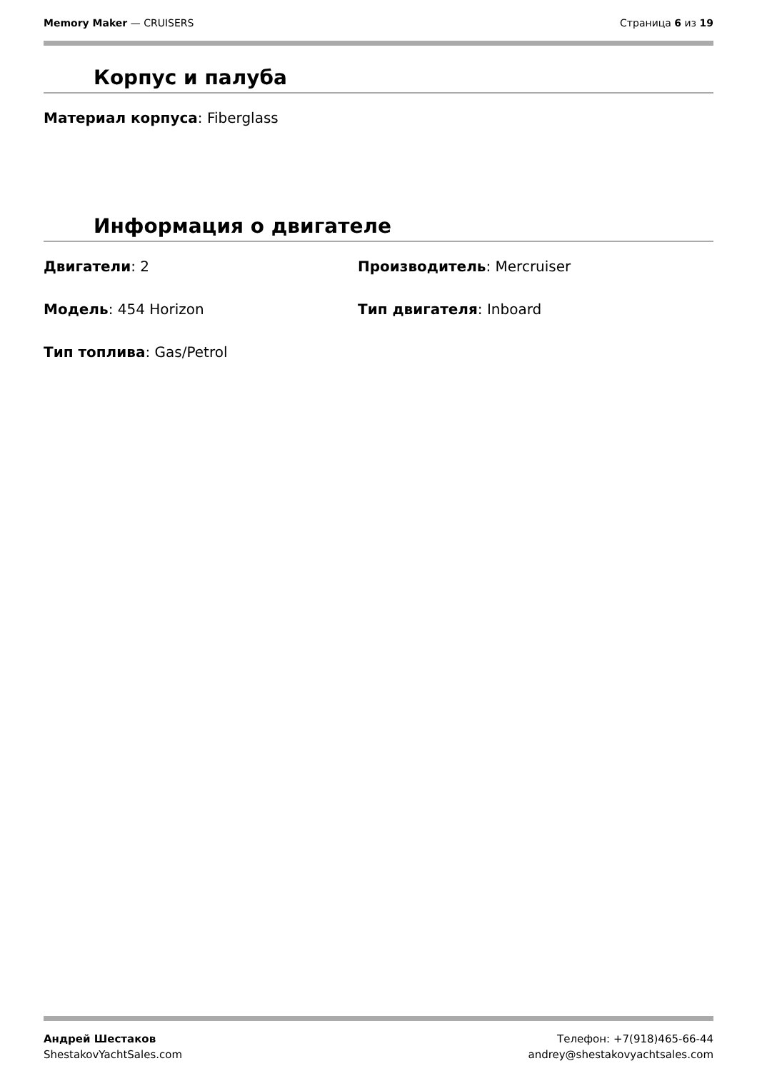Memory Maker — CRUISERS Страница 6 из 19
Корпус и палуба
Материал корпуса: Fiberglass
Информация о двигателе
Двигатели: 2 Производитель: Mercruiser
Модель: 454 Horizon Тип двигателя: Inboard
Тип топлива: Gas/Petrol
Андрей Шестаков
ShestakovYachtSales.com
Телефон: +7(918)465-66-44
andrey@shestakovyachtsales.com